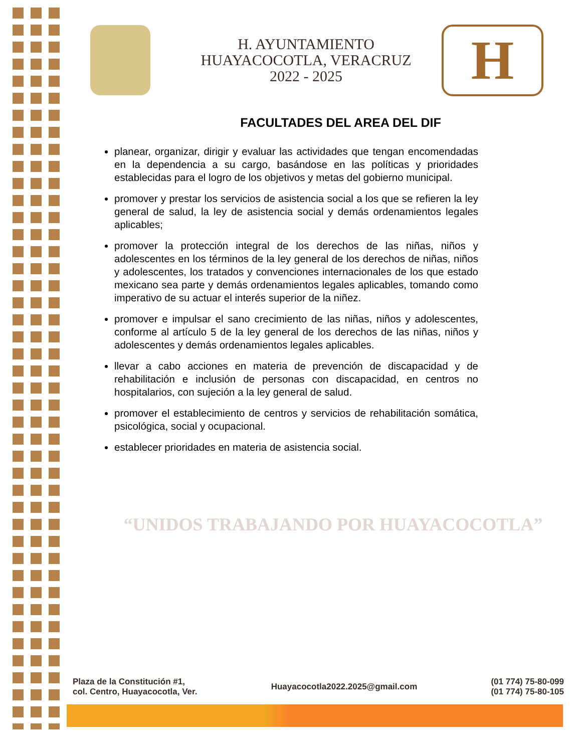H. AYUNTAMIENTO
HUAYACOCOTLA, VERACRUZ
2022 - 2025
H
FACULTADES DEL AREA DEL DIF
planear, organizar, dirigir y evaluar las actividades que tengan encomendadas en la dependencia a su cargo, basándose en las políticas y prioridades establecidas para el logro de los objetivos y metas del gobierno municipal.
promover y prestar los servicios de asistencia social a los que se refieren la ley general de salud, la ley de asistencia social y demás ordenamientos legales aplicables;
promover la protección integral de los derechos de las niñas, niños y adolescentes en los términos de la ley general de los derechos de niñas, niños y adolescentes, los tratados y convenciones internacionales de los que estado mexicano sea parte y demás ordenamientos legales aplicables, tomando como imperativo de su actuar el interés superior de la niñez.
promover e impulsar el sano crecimiento de las niñas, niños y adolescentes, conforme al artículo 5 de la ley general de los derechos de las niñas, niños y adolescentes y demás ordenamientos legales aplicables.
llevar a cabo acciones en materia de prevención de discapacidad y de rehabilitación e inclusión de personas con discapacidad, en centros no hospitalarios, con sujeción a la ley general de salud.
promover el establecimiento de centros y servicios de rehabilitación somática, psicológica, social y ocupacional.
establecer prioridades en materia de asistencia social.
“UNIDOS TRABAJANDO POR HUAYACOCOTLA”
Plaza de la Constitución #1,
col. Centro, Huayacocotla, Ver.
Huayacocotla2022.2025@gmail.com
(01 774) 75-80-099
(01 774) 75-80-105